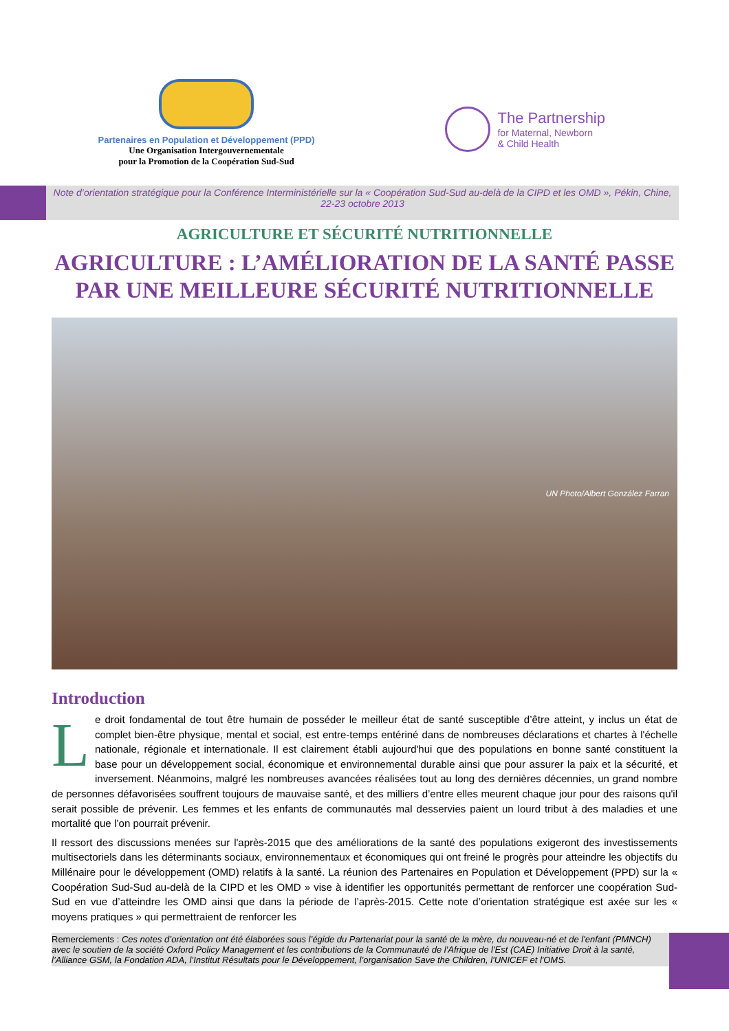Partenaires en Population et Développement (PPD)
Une Organisation Intergouvernementale
pour la Promotion de la Coopération Sud-Sud
The Partnership
for Maternal, Newborn
& Child Health
Note d’orientation stratégique pour la Conférence Interministérielle sur la « Coopération Sud-Sud au-delà de la CIPD et les OMD », Pékin, Chine, 22-23 octobre 2013
AGRICULTURE ET SÉCURITÉ NUTRITIONNELLE
AGRICULTURE : L’AMÉLIORATION DE LA SANTÉ PASSE
PAR UNE MEILLEURE SÉCURITÉ NUTRITIONNELLE
UN Photo/Albert González Farran
Introduction
Le droit fondamental de tout être humain de posséder le meilleur état de santé susceptible d’être atteint, y inclus un état de complet bien-être physique, mental et social, est entre-temps entériné dans de nombreuses déclarations et chartes à l'échelle nationale, régionale et internationale. Il est clairement établi aujourd'hui que des populations en bonne santé constituent la base pour un développement social, économique et environnemental durable ainsi que pour assurer la paix et la sécurité, et inversement. Néanmoins, malgré les nombreuses avancées réalisées tout au long des dernières décennies, un grand nombre de personnes défavorisées souffrent toujours de mauvaise santé, et des milliers d’entre elles meurent chaque jour pour des raisons qu'il serait possible de prévenir. Les femmes et les enfants de communautés mal desservies paient un lourd tribut à des maladies et une mortalité que l’on pourrait prévenir.
Il ressort des discussions menées sur l'après-2015 que des améliorations de la santé des populations exigeront des investissements multisectoriels dans les déterminants sociaux, environnementaux et économiques qui ont freiné le progrès pour atteindre les objectifs du Millénaire pour le développement (OMD) relatifs à la santé. La réunion des Partenaires en Population et Développement (PPD) sur la « Coopération Sud-Sud au-delà de la CIPD et les OMD » vise à identifier les opportunités permettant de renforcer une coopération Sud-Sud en vue d’atteindre les OMD ainsi que dans la période de l’après-2015. Cette note d’orientation stratégique est axée sur les « moyens pratiques » qui permettraient de renforcer les
Remerciements : Ces notes d’orientation ont été élaborées sous l’égide du Partenariat pour la santé de la mère, du nouveau-né et de l'enfant (PMNCH) avec le soutien de la société Oxford Policy Management et les contributions de la Communauté de l'Afrique de l'Est (CAE) Initiative Droit à la santé, l’Alliance GSM, la Fondation ADA, l’Institut Résultats pour le Développement, l’organisation Save the Children, l'UNICEF et l'OMS.